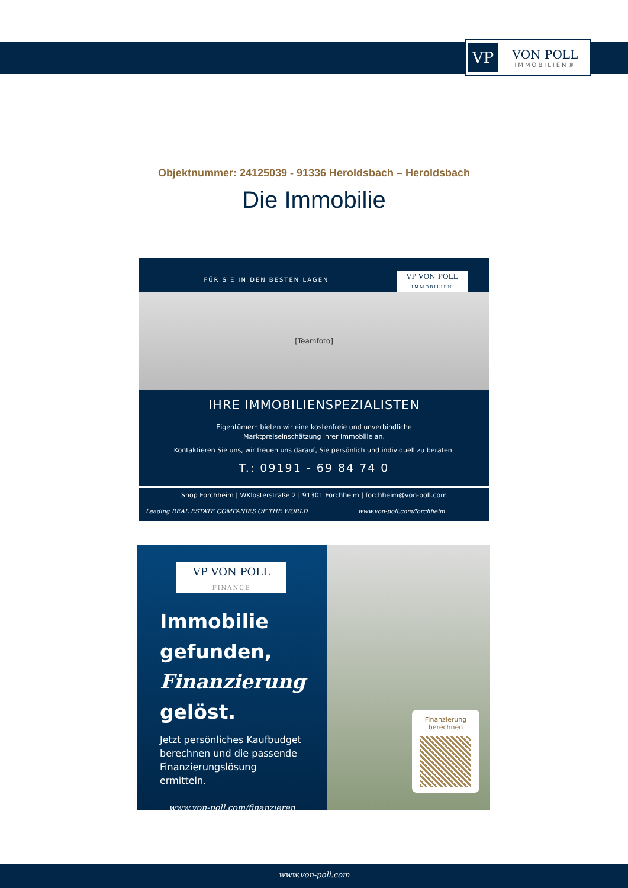VP
VON POLL
IMMOBILIEN®
Objektnummer: 24125039 - 91336 Heroldsbach – Heroldsbach
Die Immobilie
FÜR SIE IN DEN BESTEN LAGEN
VP VON POLL
IMMOBILIEN
[Teamfoto]
IHRE IMMOBILIENSPEZIALISTEN
Eigentümern bieten wir eine kostenfreie und unverbindliche
Marktpreiseinschätzung ihrer Immobilie an.
Kontaktieren Sie uns, wir freuen uns darauf, Sie persönlich und individuell zu beraten.
T.: 09191 - 69 84 74 0
Shop Forchheim | WKlosterstraße 2 | 91301 Forchheim | forchheim@von-poll.com
Leading REAL ESTATE COMPANIES OF THE WORLD
www.von-poll.com/forchheim
VP VON POLL
FINANCE
Immobilie
gefunden,
Finanzierung
gelöst.
Jetzt persönliches Kaufbudget berechnen und die passende Finanzierungslösung ermitteln.
www.von-poll.com/finanzieren
Finanzierung
berechnen
www.von-poll.com